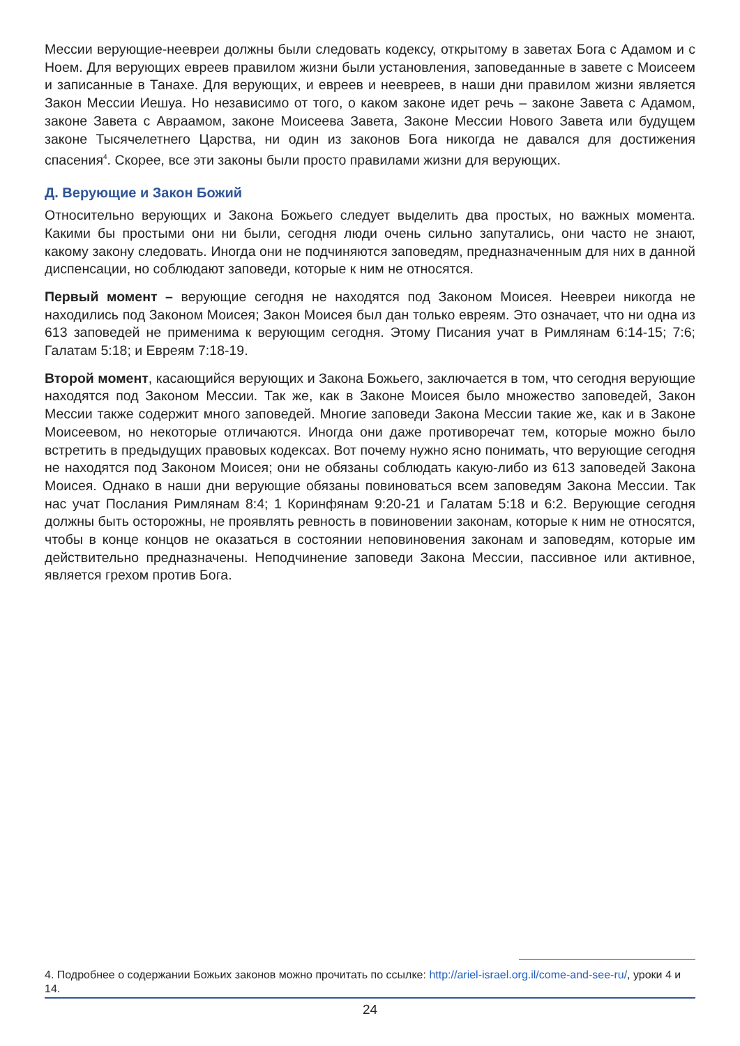Мессии верующие-неевреи должны были следовать кодексу, открытому в заветах Бога с Адамом и с Ноем. Для верующих евреев правилом жизни были установления, заповеданные в завете с Моисеем и записанные в Танахе. Для верующих, и евреев и неевреев, в наши дни правилом жизни является Закон Мессии Иешуа. Но независимо от того, о каком законе идет речь – законе Завета с Адамом, законе Завета с Авраамом, законе Моисеева Завета, Законе Мессии Нового Завета или будущем законе Тысячелетнего Царства, ни один из законов Бога никогда не давался для достижения спасения<sup>4</sup>. Скорее, все эти законы были просто правилами жизни для верующих.
Д. Верующие и Закон Божий
Относительно верующих и Закона Божьего следует выделить два простых, но важных момента. Какими бы простыми они ни были, сегодня люди очень сильно запутались, они часто не знают, какому закону следовать. Иногда они не подчиняются заповедям, предназначенным для них в данной диспенсации, но соблюдают заповеди, которые к ним не относятся.
Первый момент – верующие сегодня не находятся под Законом Моисея. Неевреи никогда не находились под Законом Моисея; Закон Моисея был дан только евреям. Это означает, что ни одна из 613 заповедей не применима к верующим сегодня. Этому Писания учат в Римлянам 6:14-15; 7:6; Галатам 5:18; и Евреям 7:18-19.
Второй момент, касающийся верующих и Закона Божьего, заключается в том, что сегодня верующие находятся под Законом Мессии. Так же, как в Законе Моисея было множество заповедей, Закон Мессии также содержит много заповедей. Многие заповеди Закона Мессии такие же, как и в Законе Моисеевом, но некоторые отличаются. Иногда они даже противоречат тем, которые можно было встретить в предыдущих правовых кодексах. Вот почему нужно ясно понимать, что верующие сегодня не находятся под Законом Моисея; они не обязаны соблюдать какую-либо из 613 заповедей Закона Моисея. Однако в наши дни верующие обязаны повиноваться всем заповедям Закона Мессии. Так нас учат Послания Римлянам 8:4; 1 Коринфянам 9:20-21 и Галатам 5:18 и 6:2. Верующие сегодня должны быть осторожны, не проявлять ревность в повиновении законам, которые к ним не относятся, чтобы в конце концов не оказаться в состоянии неповиновения законам и заповедям, которые им действительно предназначены. Неподчинение заповеди Закона Мессии, пассивное или активное, является грехом против Бога.
4. Подробнее о содержании Божьих законов можно прочитать по ссылке: http://ariel-israel.org.il/come-and-see-ru/, уроки 4 и 14.
24